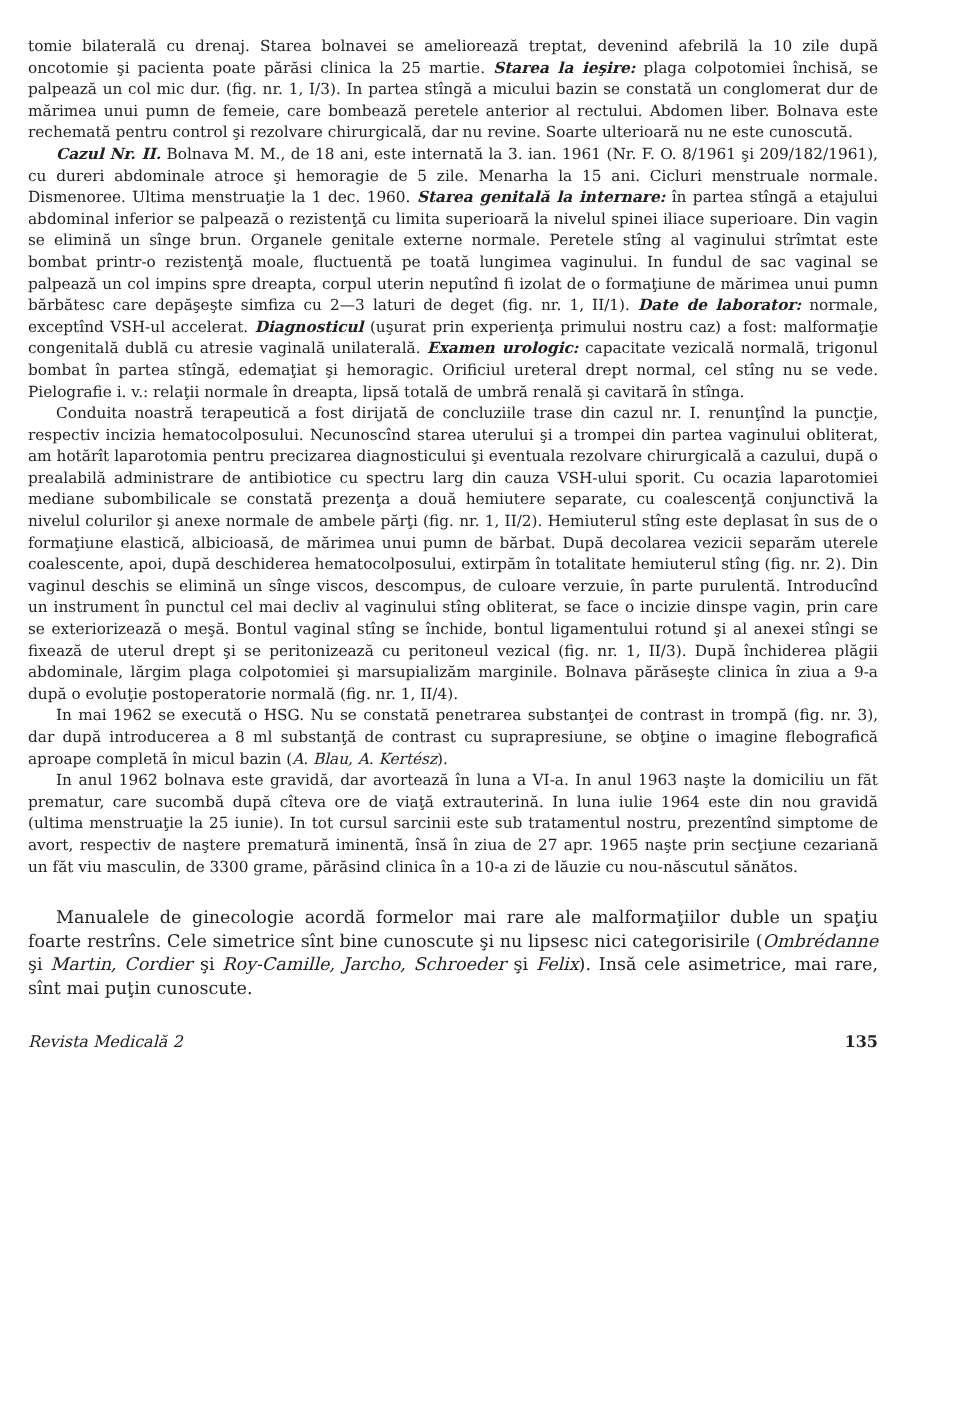tomie bilaterală cu drenaj. Starea bolnavei se ameliorează treptat, devenind afebrilă la 10 zile după oncotomie şi pacienta poate părăsi clinica la 25 martie. Starea la ieşire: plaga colpotomiei închisă, se palpează un col mic dur. (fig. nr. 1, I/3). In partea stîngă a micului bazin se constată un conglomerat dur de mărimea unui pumn de femeie, care bombează peretele anterior al rectului. Abdomen liber. Bolnava este rechemată pentru control şi rezolvare chirurgicală, dar nu revine. Soarte ulterioară nu ne este cunoscută.
Cazul Nr. II. Bolnava M. M., de 18 ani, este internată la 3. ian. 1961 (Nr. F. O. 8/1961 şi 209/182/1961), cu dureri abdominale atroce şi hemoragie de 5 zile. Menarha la 15 ani. Cicluri menstruale normale. Dismenoree. Ultima menstruaţie la 1 dec. 1960. Starea genitală la internare: în partea stîngă a etajului abdominal inferior se palpează o rezistenţă cu limita superioară la nivelul spinei iliace superioare. Din vagin se elimină un sînge brun. Organele genitale externe normale. Peretele stîng al vaginului strîmtat este bombat printr-o rezistenţă moale, fluctuentă pe toată lungimea vaginului. In fundul de sac vaginal se palpează un col impins spre dreapta, corpul uterin neputînd fi izolat de o formaţiune de mărimea unui pumn bărbătesc care depăşeşte simfiza cu 2—3 laturi de deget (fig. nr. 1, II/1). Date de laborator: normale, exceptînd VSH-ul accelerat. Diagnosticul (uşurat prin experienţa primului nostru caz) a fost: malformaţie congenitală dublă cu atresie vaginală unilaterală. Examen urologic: capacitate vezicală normală, trigonul bombat în partea stîngă, edemaţiat şi hemoragic. Orificiul ureteral drept normal, cel stîng nu se vede. Pielografie i. v.: relaţii normale în dreapta, lipsă totală de umbră renală şi cavitară în stînga.
Conduita noastră terapeutică a fost dirijată de concluziile trase din cazul nr. I. renunţînd la puncţie, respectiv incizia hematocolposului. Necunoscînd starea uterului şi a trompei din partea vaginului obliterat, am hotărît laparotomia pentru precizarea diagnosticului şi eventuala rezolvare chirurgicală a cazului, după o prealabilă administrare de antibiotice cu spectru larg din cauza VSH-ului sporit. Cu ocazia laparotomiei mediane subombilicale se constată prezenţa a două hemiutere separate, cu coalescenţă conjunctivă la nivelul colurilor şi anexe normale de ambele părţi (fig. nr. 1, II/2). Hemiuterul stîng este deplasat în sus de o formaţiune elastică, albicioasă, de mărimea unui pumn de bărbat. După decolarea vezicii separăm uterele coalescente, apoi, după deschiderea hematocolposului, extirpăm în totalitate hemiuterul stîng (fig. nr. 2). Din vaginul deschis se elimină un sînge viscos, descompus, de culoare verzuie, în parte purulentă. Introducînd un instrument în punctul cel mai decliv al vaginului stîng obliterat, se face o incizie dinspe vagin, prin care se exteriorizează o meşă. Bontul vaginal stîng se închide, bontul ligamentului rotund şi al anexei stîngi se fixează de uterul drept şi se peritonizează cu peritoneul vezical (fig. nr. 1, II/3). După închiderea plăgii abdominale, lărgim plaga colpotomiei şi marsupializăm marginile. Bolnava părăseşte clinica în ziua a 9-a după o evoluţie postoperatorie normală (fig. nr. 1, II/4).
In mai 1962 se execută o HSG. Nu se constată penetrarea substanţei de contrast in trompă (fig. nr. 3), dar după introducerea a 8 ml substanţă de contrast cu suprapresiune, se obţine o imagine flebografică aproape completă în micul bazin (A. Blau, A. Kertész).
In anul 1962 bolnava este gravidă, dar avortează în luna a VI-a. In anul 1963 naşte la domiciliu un făt prematur, care sucombă după cîteva ore de viaţă extrauterină. In luna iulie 1964 este din nou gravidă (ultima menstruaţie la 25 iunie). In tot cursul sarcinii este sub tratamentul nostru, prezentînd simptome de avort, respectiv de naştere prematură iminentă, însă în ziua de 27 apr. 1965 naşte prin secţiune cezariană un făt viu masculin, de 3300 grame, părăsind clinica în a 10-a zi de lăuzie cu nou-născutul sănătos.
Manualele de ginecologie acordă formelor mai rare ale malformaţiilor duble un spaţiu foarte restrîns. Cele simetrice sînt bine cunoscute şi nu lipsesc nici categorisirile (Ombrédanne şi Martin, Cordier şi Roy-Camille, Jarcho, Schroeder şi Felix). Insă cele asimetrice, mai rare, sînt mai puţin cunoscute.
Revista Medicală 2 135